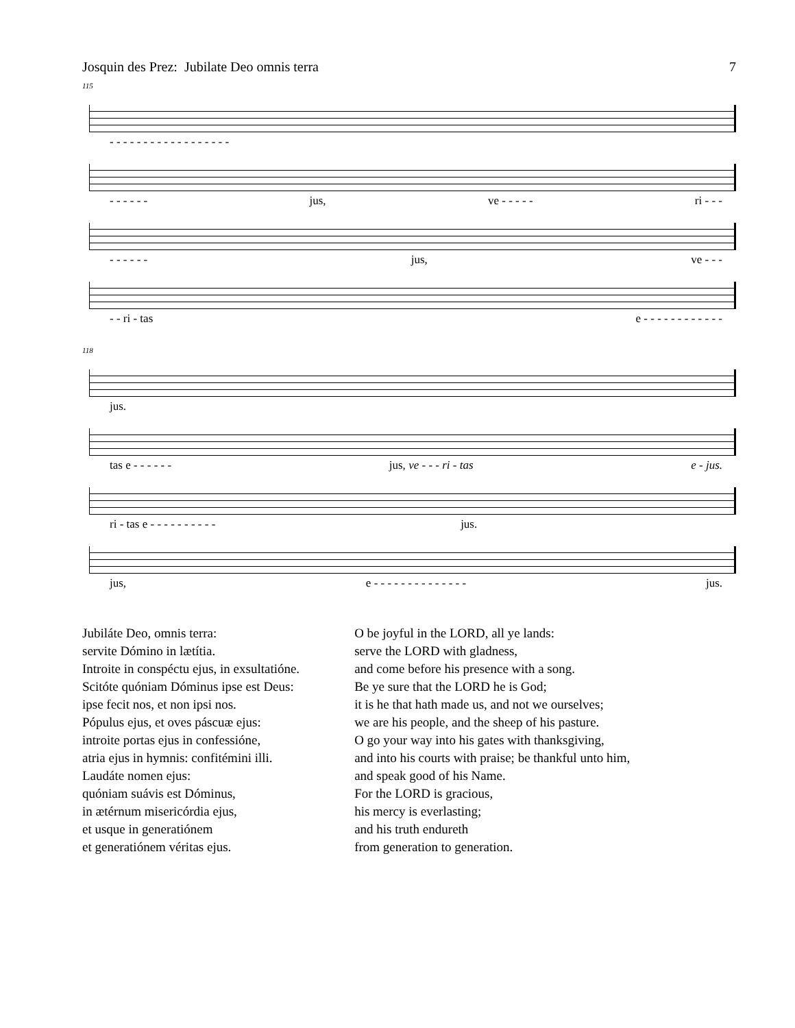Josquin des Prez: Jubilate Deo omnis terra 7
115
- - - - - - - - - - - - - - - - - -
- - - - - - jus, ve - - - - - ri - - -
- - - - - - jus, ve - - -
- - ri - tas e - - - - - - - - - - - -
118
jus.
tas e - - - - - - jus, ve - - - ri - tas e - jus.
ri - tas e - - - - - - - - - - jus.
jus, e - - - - - - - - - - - - - - jus.
Jubiláte Deo, omnis terra:
servite Dómino in lætítia.
Introite in conspéctu ejus, in exsultatióne.
Scitóte quóniam Dóminus ipse est Deus:
ipse fecit nos, et non ipsi nos.
Pópulus ejus, et oves páscuæ ejus:
introite portas ejus in confessióne,
atria ejus in hymnis: confitémini illi.
Laudáte nomen ejus:
quóniam suávis est Dóminus,
in ætérnum misericórdia ejus,
et usque in generatiónem
et generatiónem véritas ejus.
O be joyful in the LORD, all ye lands:
serve the LORD with gladness,
and come before his presence with a song.
Be ye sure that the LORD he is God;
it is he that hath made us, and not we ourselves;
we are his people, and the sheep of his pasture.
O go your way into his gates with thanksgiving,
and into his courts with praise; be thankful unto him,
and speak good of his Name.
For the LORD is gracious,
his mercy is everlasting;
and his truth endureth
from generation to generation.